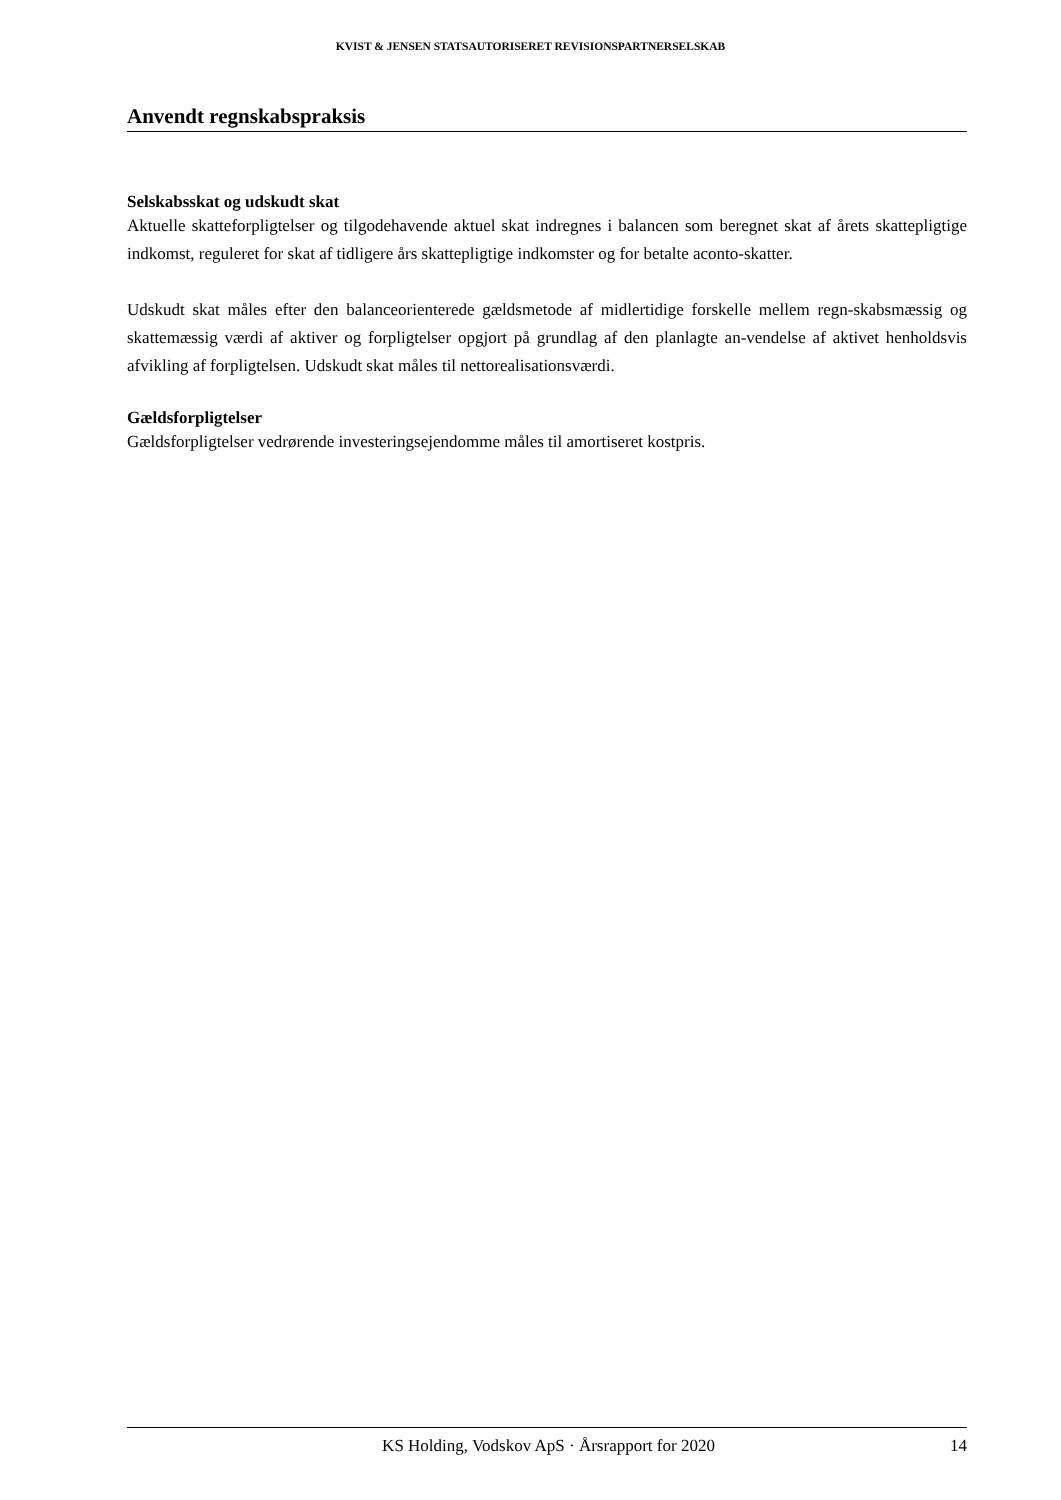KVIST & JENSEN STATSAUTORISERET REVISIONSPARTNERSELSKAB
Anvendt regnskabspraksis
Selskabsskat og udskudt skat
Aktuelle skatteforpligtelser og tilgodehavende aktuel skat indregnes i balancen som beregnet skat af årets skattepligtige indkomst, reguleret for skat af tidligere års skattepligtige indkomster og for betalte aconto-skatter.
Udskudt skat måles efter den balanceorienterede gældsmetode af midlertidige forskelle mellem regn-skabsmæssig og skattemæssig værdi af aktiver og forpligtelser opgjort på grundlag af den planlagte an-vendelse af aktivet henholdsvis afvikling af forpligtelsen. Udskudt skat måles til nettorealisationsværdi.
Gældsforpligtelser
Gældsforpligtelser vedrørende investeringsejendomme måles til amortiseret kostpris.
KS Holding, Vodskov ApS · Årsrapport for 2020 14